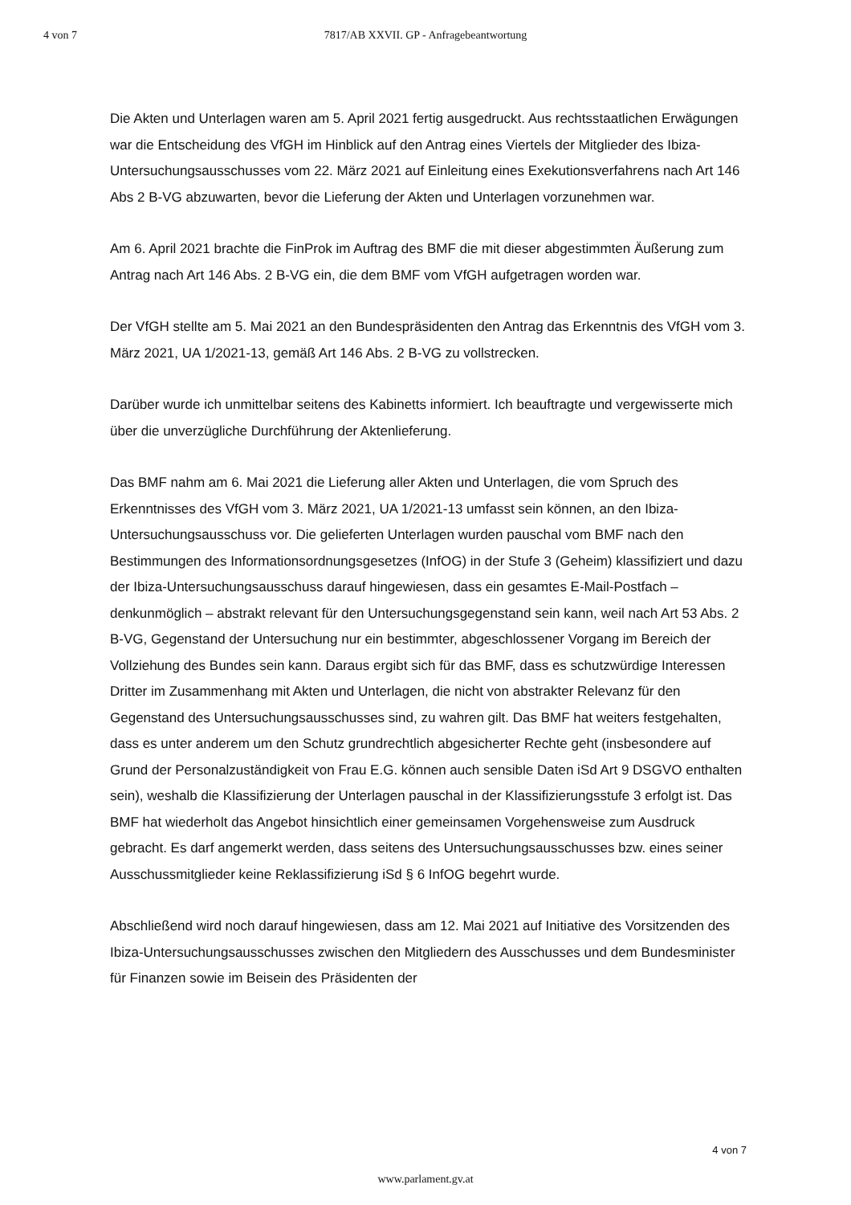4 von 7
7817/AB XXVII. GP - Anfragebeantwortung
Die Akten und Unterlagen waren am 5. April 2021 fertig ausgedruckt. Aus rechtsstaatlichen Erwägungen war die Entscheidung des VfGH im Hinblick auf den Antrag eines Viertels der Mitglieder des Ibiza-Untersuchungsausschusses vom 22. März 2021 auf Einleitung eines Exekutionsverfahrens nach Art 146 Abs 2 B-VG abzuwarten, bevor die Lieferung der Akten und Unterlagen vorzunehmen war.
Am 6. April 2021 brachte die FinProk im Auftrag des BMF die mit dieser abgestimmten Äußerung zum Antrag nach Art 146 Abs. 2 B-VG ein, die dem BMF vom VfGH aufgetragen worden war.
Der VfGH stellte am 5. Mai 2021 an den Bundespräsidenten den Antrag das Erkenntnis des VfGH vom 3. März 2021, UA 1/2021-13, gemäß Art 146 Abs. 2 B-VG zu vollstrecken.
Darüber wurde ich unmittelbar seitens des Kabinetts informiert. Ich beauftragte und vergewisserte mich über die unverzügliche Durchführung der Aktenlieferung.
Das BMF nahm am 6. Mai 2021 die Lieferung aller Akten und Unterlagen, die vom Spruch des Erkenntnisses des VfGH vom 3. März 2021, UA 1/2021-13 umfasst sein können, an den Ibiza-Untersuchungsausschuss vor. Die gelieferten Unterlagen wurden pauschal vom BMF nach den Bestimmungen des Informationsordnungsgesetzes (InfOG) in der Stufe 3 (Geheim) klassifiziert und dazu der Ibiza-Untersuchungsausschuss darauf hingewiesen, dass ein gesamtes E-Mail-Postfach – denkunmöglich – abstrakt relevant für den Untersuchungsgegenstand sein kann, weil nach Art 53 Abs. 2 B-VG, Gegenstand der Untersuchung nur ein bestimmter, abgeschlossener Vorgang im Bereich der Vollziehung des Bundes sein kann. Daraus ergibt sich für das BMF, dass es schutzwürdige Interessen Dritter im Zusammenhang mit Akten und Unterlagen, die nicht von abstrakter Relevanz für den Gegenstand des Untersuchungsausschusses sind, zu wahren gilt. Das BMF hat weiters festgehalten, dass es unter anderem um den Schutz grundrechtlich abgesicherter Rechte geht (insbesondere auf Grund der Personalzuständigkeit von Frau E.G. können auch sensible Daten iSd Art 9 DSGVO enthalten sein), weshalb die Klassifizierung der Unterlagen pauschal in der Klassifizierungsstufe 3 erfolgt ist. Das BMF hat wiederholt das Angebot hinsichtlich einer gemeinsamen Vorgehensweise zum Ausdruck gebracht. Es darf angemerkt werden, dass seitens des Untersuchungsausschusses bzw. eines seiner Ausschussmitglieder keine Reklassifizierung iSd § 6 InfOG begehrt wurde.
Abschließend wird noch darauf hingewiesen, dass am 12. Mai 2021 auf Initiative des Vorsitzenden des Ibiza-Untersuchungsausschusses zwischen den Mitgliedern des Ausschusses und dem Bundesminister für Finanzen sowie im Beisein des Präsidenten der
4 von 7
www.parlament.gv.at